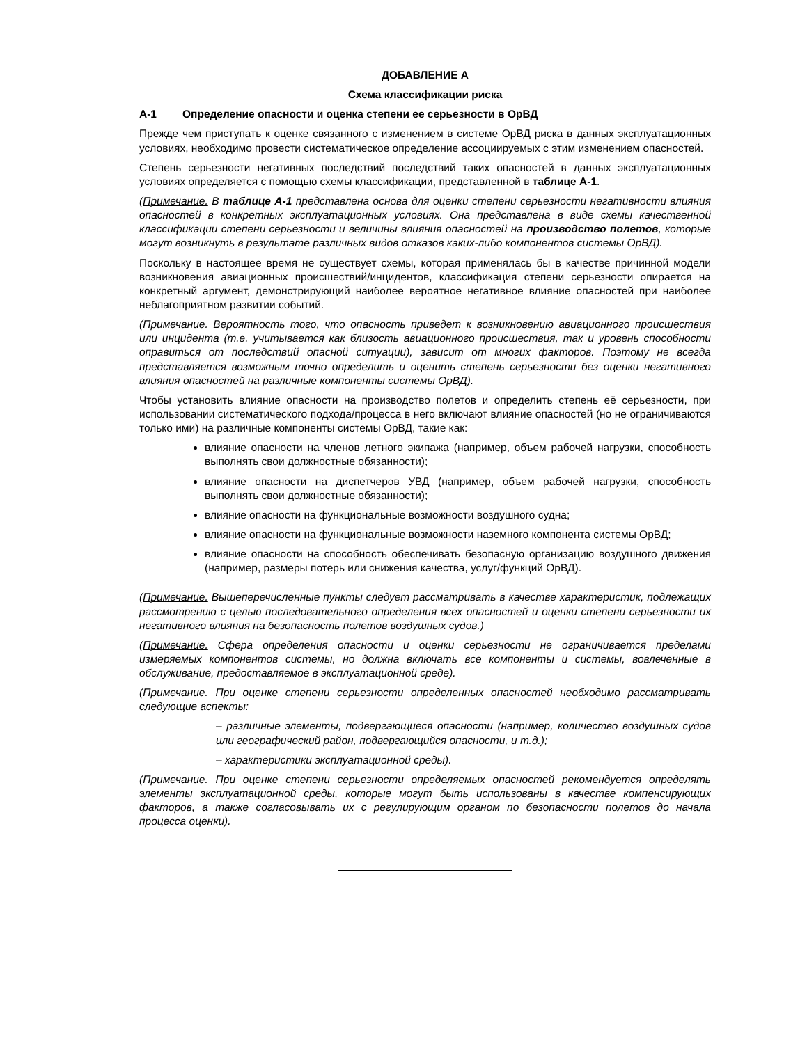ДОБАВЛЕНИЕ А
Схема классификации риска
А-1 Определение опасности и оценка степени ее серьезности в ОрВД
Прежде чем приступать к оценке связанного с изменением в системе ОрВД риска в данных эксплуатационных условиях, необходимо провести систематическое определение ассоциируемых с этим изменением опасностей.
Степень серьезности негативных последствий последствий таких опасностей в данных эксплуатационных условиях определяется с помощью схемы классификации, представленной в таблице А-1.
(Примечание. В таблице А-1 представлена основа для оценки степени серьезности негативности влияния опасностей в конкретных эксплуатационных условиях. Она представлена в виде схемы качественной классификации степени серьезности и величины влияния опасностей на производство полетов, которые могут возникнуть в результате различных видов отказов каких-либо компонентов системы ОрВД).
Поскольку в настоящее время не существует схемы, которая применялась бы в качестве причинной модели возникновения авиационных происшествий/инцидентов, классификация степени серьезности опирается на конкретный аргумент, демонстрирующий наиболее вероятное негативное влияние опасностей при наиболее неблагоприятном развитии событий.
(Примечание. Вероятность того, что опасность приведет к возникновению авиационного происшествия или инцидента (т.е. учитывается как близость авиационного происшествия, так и уровень способности оправиться от последствий опасной ситуации), зависит от многих факторов. Поэтому не всегда представляется возможным точно определить и оценить степень серьезности без оценки негативного влияния опасностей на различные компоненты системы ОрВД).
Чтобы установить влияние опасности на производство полетов и определить степень её серьезности, при использовании систематического подхода/процесса в него включают влияние опасностей (но не ограничиваются только ими) на различные компоненты системы ОрВД, такие как:
влияние опасности на членов летного экипажа (например, объем рабочей нагрузки, способность выполнять свои должностные обязанности);
влияние опасности на диспетчеров УВД (например, объем рабочей нагрузки, способность выполнять свои должностные обязанности);
влияние опасности на функциональные возможности воздушного судна;
влияние опасности на функциональные возможности наземного компонента системы ОрВД;
влияние опасности на способность обеспечивать безопасную организацию воздушного движения (например, размеры потерь или снижения качества, услуг/функций ОрВД).
(Примечание. Вышеперечисленные пункты следует рассматривать в качестве характеристик, подлежащих рассмотрению с целью последовательного определения всех опасностей и оценки степени серьезности их негативного влияния на безопасность полетов воздушных судов.)
(Примечание. Сфера определения опасности и оценки серьезности не ограничивается пределами измеряемых компонентов системы, но должна включать все компоненты и системы, вовлеченные в обслуживание, предоставляемое в эксплуатационной среде).
(Примечание. При оценке степени серьезности определенных опасностей необходимо рассматривать следующие аспекты:
– различные элементы, подвергающиеся опасности (например, количество воздушных судов или географический район, подвергающийся опасности, и т.д.);
– характеристики эксплуатационной среды).
(Примечание. При оценке степени серьезности определяемых опасностей рекомендуется определять элементы эксплуатационной среды, которые могут быть использованы в качестве компенсирующих факторов, а также согласовывать их с регулирующим органом по безопасности полетов до начала процесса оценки).